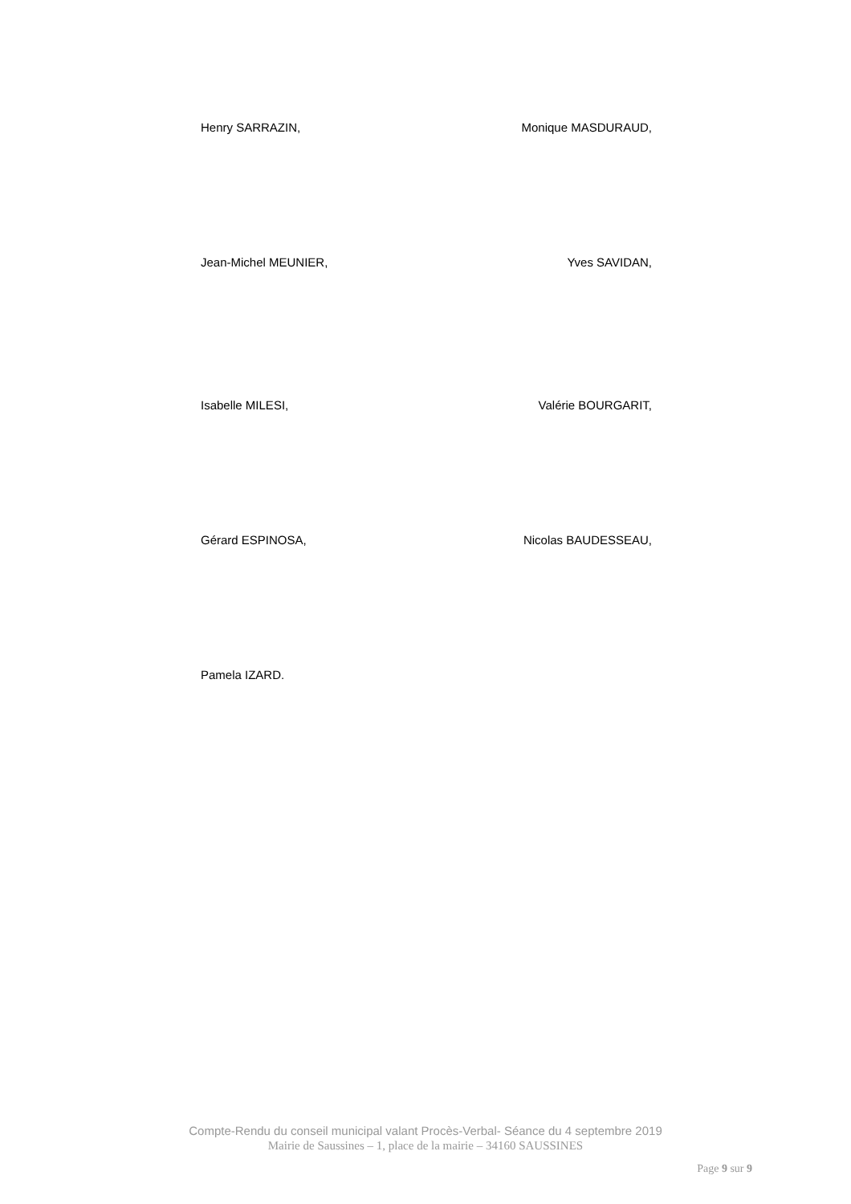Henry SARRAZIN, Monique MASDURAUD,
Jean-Michel MEUNIER, Yves SAVIDAN,
Isabelle MILESI, Valérie BOURGARIT,
Gérard ESPINOSA, Nicolas BAUDESSEAU,
Pamela IZARD.
Compte-Rendu du conseil municipal valant Procès-Verbal- Séance du 4 septembre 2019
Mairie de Saussines – 1, place de la mairie – 34160 SAUSSINES
Page 9 sur 9